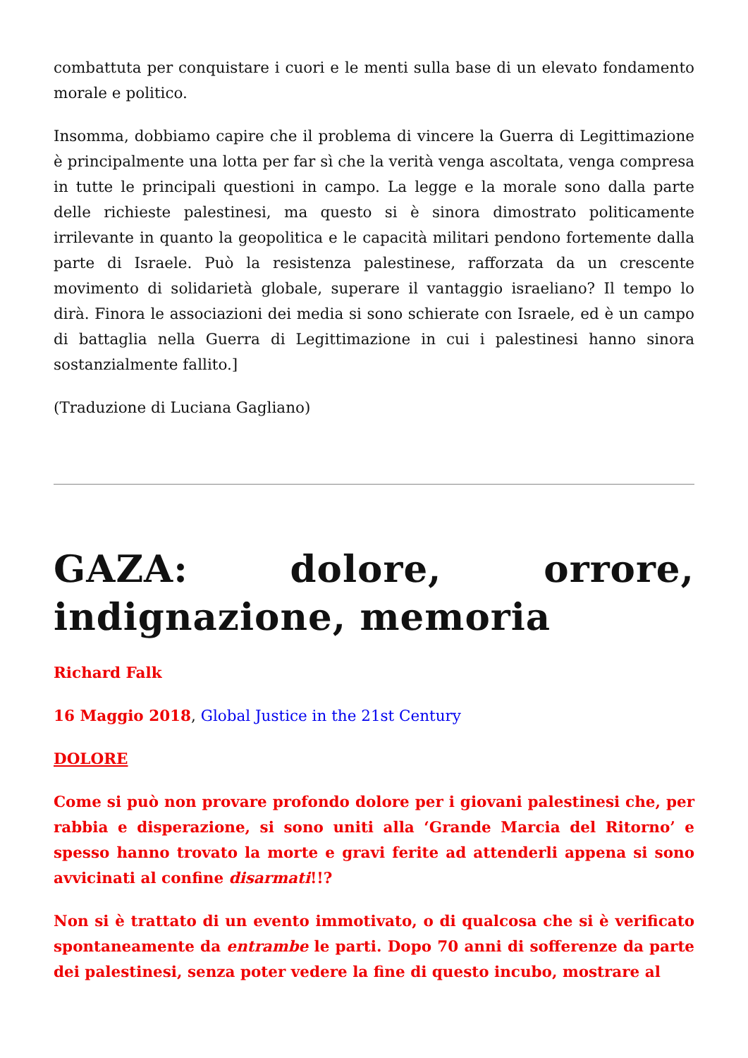combattuta per conquistare i cuori e le menti sulla base di un elevato fondamento morale e politico.
Insomma, dobbiamo capire che il problema di vincere la Guerra di Legittimazione è principalmente una lotta per far sì che la verità venga ascoltata, venga compresa in tutte le principali questioni in campo. La legge e la morale sono dalla parte delle richieste palestinesi, ma questo si è sinora dimostrato politicamente irrilevante in quanto la geopolitica e le capacità militari pendono fortemente dalla parte di Israele. Può la resistenza palestinese, rafforzata da un crescente movimento di solidarietà globale, superare il vantaggio israeliano? Il tempo lo dirà. Finora le associazioni dei media si sono schierate con Israele, ed è un campo di battaglia nella Guerra di Legittimazione in cui i palestinesi hanno sinora sostanzialmente fallito.]
(Traduzione di Luciana Gagliano)
GAZA: dolore, orrore, indignazione, memoria
Richard Falk
16 Maggio 2018, Global Justice in the 21st Century
DOLORE
Come si può non provare profondo dolore per i giovani palestinesi che, per rabbia e disperazione, si sono uniti alla ‘Grande Marcia del Ritorno’ e spesso hanno trovato la morte e gravi ferite ad attenderli appena si sono avvicinati al confine disarmati!!?
Non si è trattato di un evento immotivato, o di qualcosa che si è verificato spontaneamente da entrambe le parti. Dopo 70 anni di sofferenze da parte dei palestinesi, senza poter vedere la fine di questo incubo, mostrare al